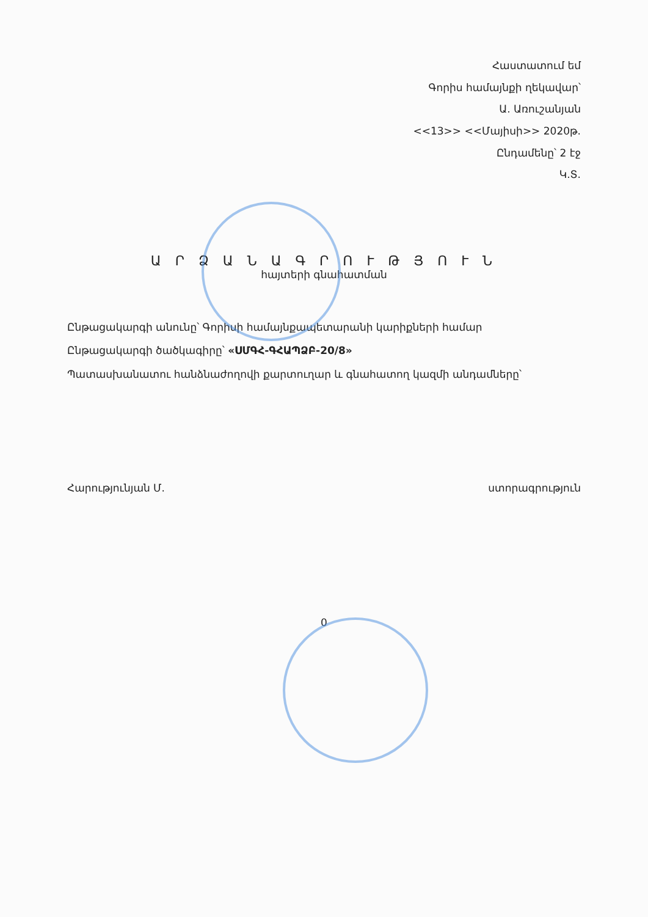Հաստատում եմ
Գորիս համայնքի ղեկավար՝
Ա. Առուշանյան
<<13>> <<Մայիսի>> 2020թ.
Ընդամենը՝ 2 էջ
Կ.Տ.
Ա Ր Ձ Ա Ն Ա Գ Ր Ո Ւ Թ Յ Ո Ւ Ն
հայտերի գնահատման
Ընթացակարգի անունը՝ Գորիսի համայնքապետարանի կարիքների համար
Ընթացակարգի ծածկագիրը՝ «ՍՄԳՀ-ԳՀԱՊՁԲ-20/8»
Պատասխանատու հանձնաժողովի քարտուղար և գնահատող կազմի անդամները՝
Հարությունյան Մ. ստորագրություն
0